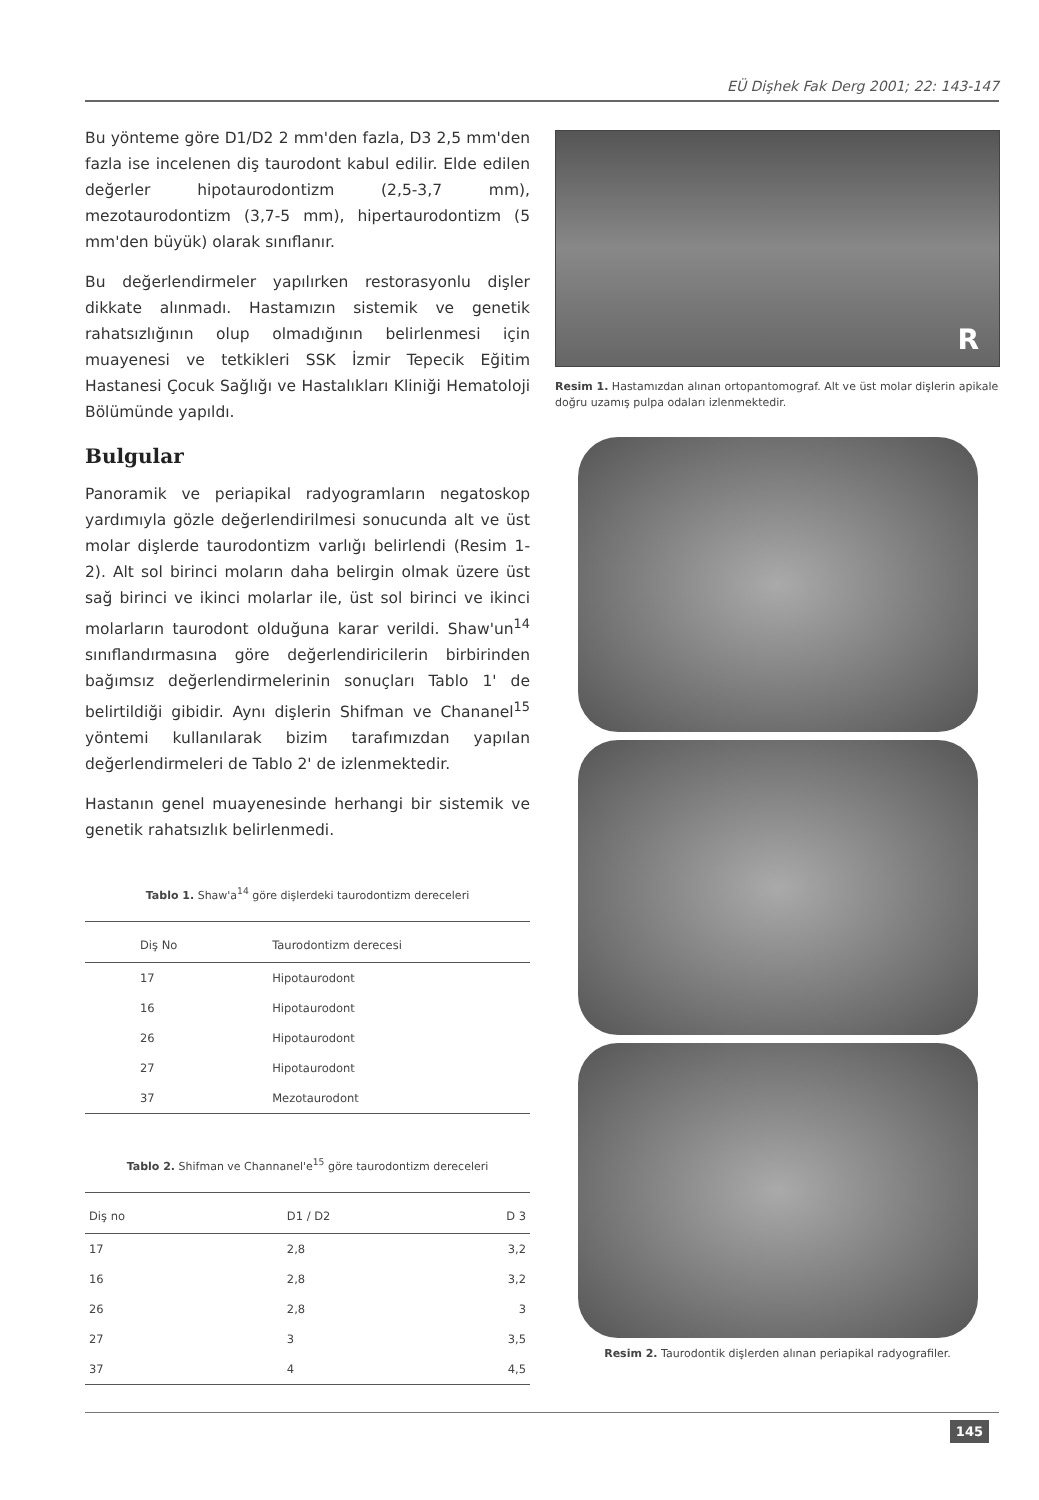EÜ Dişhek Fak Derg 2001; 22: 143-147
Bu yönteme göre D1/D2 2 mm'den fazla, D3 2,5 mm'den fazla ise incelenen diş taurodont kabul edilir. Elde edilen değerler hipotaurodontizm (2,5-3,7 mm), mezotaurodontizm (3,7-5 mm), hipertaurodontizm (5 mm'den büyük) olarak sınıflanır.
Bu değerlendirmeler yapılırken restorasyonlu dişler dikkate alınmadı. Hastamızın sistemik ve genetik rahatsızlığının olup olmadığının belirlenmesi için muayenesi ve tetkikleri SSK İzmir Tepecik Eğitim Hastanesi Çocuk Sağlığı ve Hastalıkları Kliniği Hematoloji Bölümünde yapıldı.
Bulgular
Panoramik ve periapikal radyogramların negatoskop yardımıyla gözle değerlendirilmesi sonucunda alt ve üst molar dişlerde taurodontizm varlığı belirlendi (Resim 1-2). Alt sol birinci moların daha belirgin olmak üzere üst sağ birinci ve ikinci molarlar ile, üst sol birinci ve ikinci molarların taurodont olduğuna karar verildi. Shaw'un<sup>14</sup> sınıflandırmasına göre değerlendiricilerin birbirinden bağımsız değerlendirmelerinin sonuçları Tablo 1' de belirtildiği gibidir. Aynı dişlerin Shifman ve Chananel<sup>15</sup> yöntemi kullanılarak bizim tarafımızdan yapılan değerlendirmeleri de Tablo 2' de izlenmektedir.
Hastanın genel muayenesinde herhangi bir sistemik ve genetik rahatsızlık belirlenmedi.
Tablo 1. Shaw'a<sup>14</sup> göre dişlerdeki taurodontizm dereceleri
| Diş No | Taurodontizm derecesi |
| --- | --- |
| 17 | Hipotaurodont |
| 16 | Hipotaurodont |
| 26 | Hipotaurodont |
| 27 | Hipotaurodont |
| 37 | Mezotaurodont |
Tablo 2. Shifman ve Channanel'e<sup>15</sup> göre taurodontizm dereceleri
| Diş no | D1 / D2 | D 3 |
| --- | --- | --- |
| 17 | 2,8 | 3,2 |
| 16 | 2,8 | 3,2 |
| 26 | 2,8 | 3 |
| 27 | 3 | 3,5 |
| 37 | 4 | 4,5 |
R
Resim 1. Hastamızdan alınan ortopantomograf. Alt ve üst molar dişlerin apikale doğru uzamış pulpa odaları izlenmektedir.
Resim 2. Taurodontik dişlerden alınan periapikal radyografiler.
145